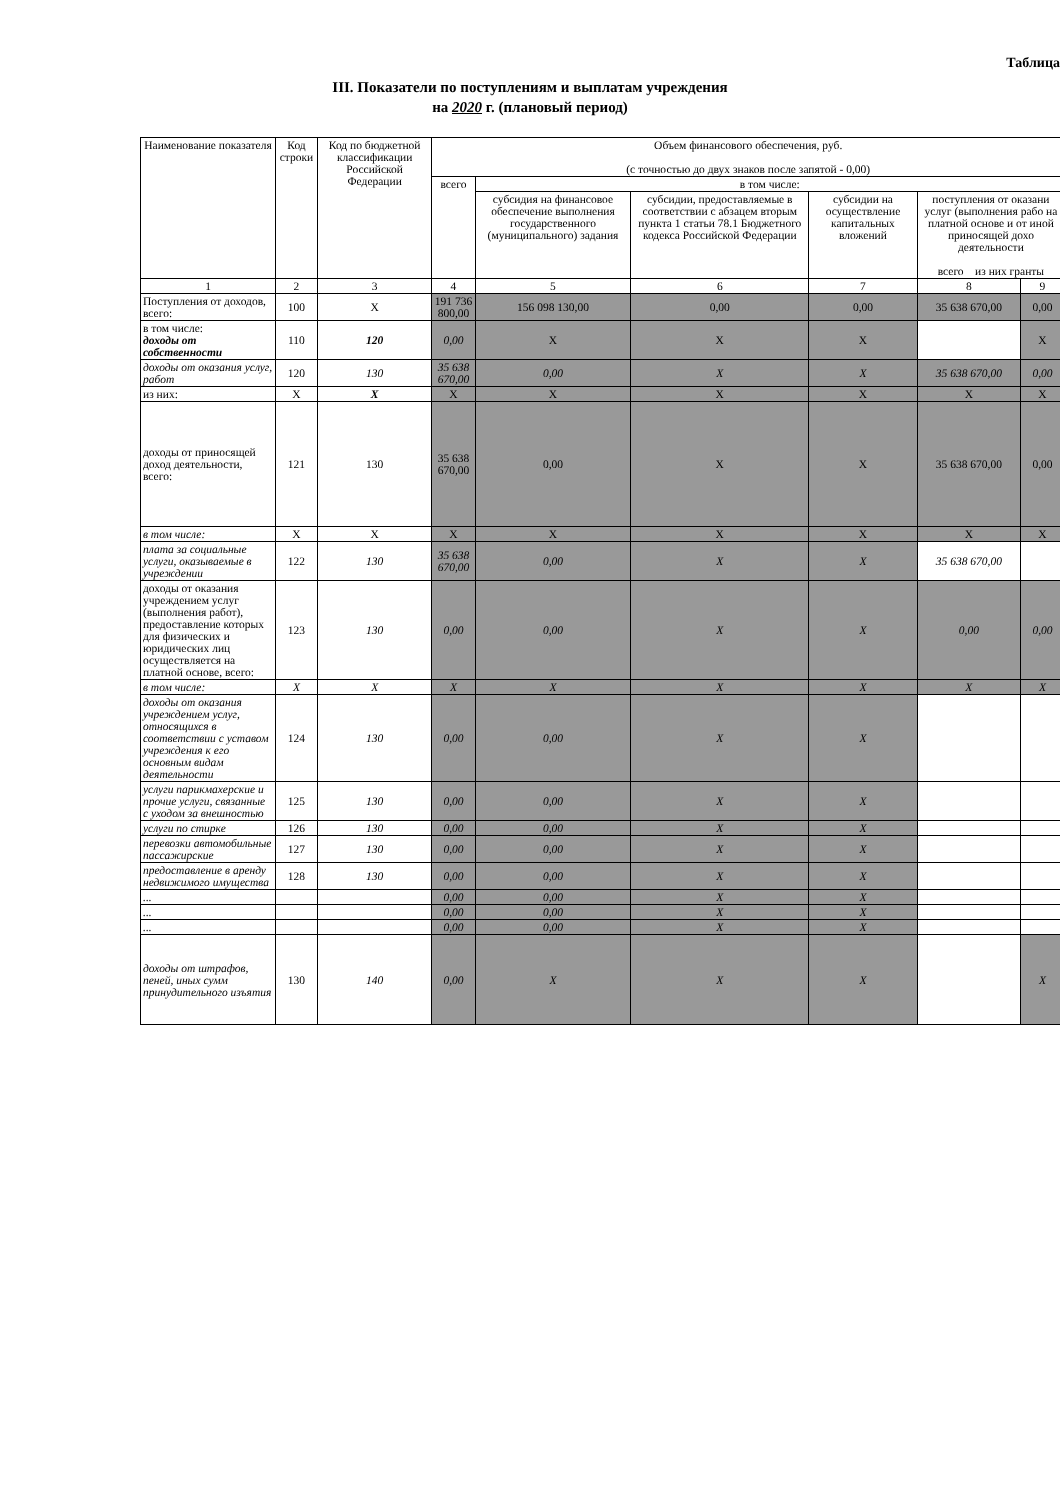Таблица
III. Показатели по поступлениям и выплатам учреждения
на 2020 г. (плановый период)
| Наименование показателя | Код строки | Код по бюджетной классификации Российской Федерации | Объем финансового обеспечения, руб. (с точностью до двух знаков после запятой - 0,00) | | | | | |
| --- | --- | --- | --- | --- | --- | --- | --- | --- |
| | | | всего | в том числе: | | | | |
| | | | | субсидия на финансовое обеспечение выполнения государственного (муниципального) задания | субсидии, предоставляемые в соответствии с абзацем вторым пункта 1 статьи 78.1 Бюджетного кодекса Российской Федерации | субсидии на осуществление капитальных вложений | поступления от оказани услуг (выполнения рабо на платной основе и от иной приносящей дохо деятельности всего из них гранты | |
| 1 | 2 | 3 | 4 | 5 | 6 | 7 | 8 | 9 |
| Поступления от доходов, всего: | 100 | X | 191 736 800,00 | 156 098 130,00 | 0,00 | 0,00 | 35 638 670,00 | 0,00 |
| в том числе: доходы от собственности | 110 | 120 | 0,00 | X | X | X | | X |
| доходы от оказания услуг, работ | 120 | 130 | 35 638 670,00 | 0,00 | X | X | 35 638 670,00 | 0,00 |
| из них: | X | X | X | X | X | X | X | X |
| доходы от приносящей доход деятельности, всего: | 121 | 130 | 35 638 670,00 | 0,00 | X | X | 35 638 670,00 | 0,00 |
| в том числе: | X | X | X | X | X | X | X | X |
| плата за социальные услуги, оказываемые в учреждении | 122 | 130 | 35 638 670,00 | 0,00 | X | X | 35 638 670,00 | |
| доходы от оказания учреждением услуг (выполнения работ), предоставление которых для физических и юридических лиц осуществляется на платной основе, всего: | 123 | 130 | 0,00 | 0,00 | X | X | 0,00 | 0,00 |
| в том числе: | X | X | X | X | X | X | X | X |
| доходы от оказания учреждением услуг, относящихся в соответствии с уставом учреждения к его основным видам деятельности | 124 | 130 | 0,00 | 0,00 | X | X | | |
| услуги парикмахерские и прочие услуги, связанные с уходом за внешностью | 125 | 130 | 0,00 | 0,00 | X | X | | |
| услуги по стирке | 126 | 130 | 0,00 | 0,00 | X | X | | |
| перевозки автомобильные пассажирские | 127 | 130 | 0,00 | 0,00 | X | X | | |
| предоставление в аренду недвижимого имущества | 128 | 130 | 0,00 | 0,00 | X | X | | |
| ... | | | 0,00 | 0,00 | X | X | | |
| ... | | | 0,00 | 0,00 | X | X | | |
| ... | | | 0,00 | 0,00 | X | X | | |
| доходы от штрафов, пеней, иных сумм принудительного изъятия | 130 | 140 | 0,00 | X | X | X | | X |